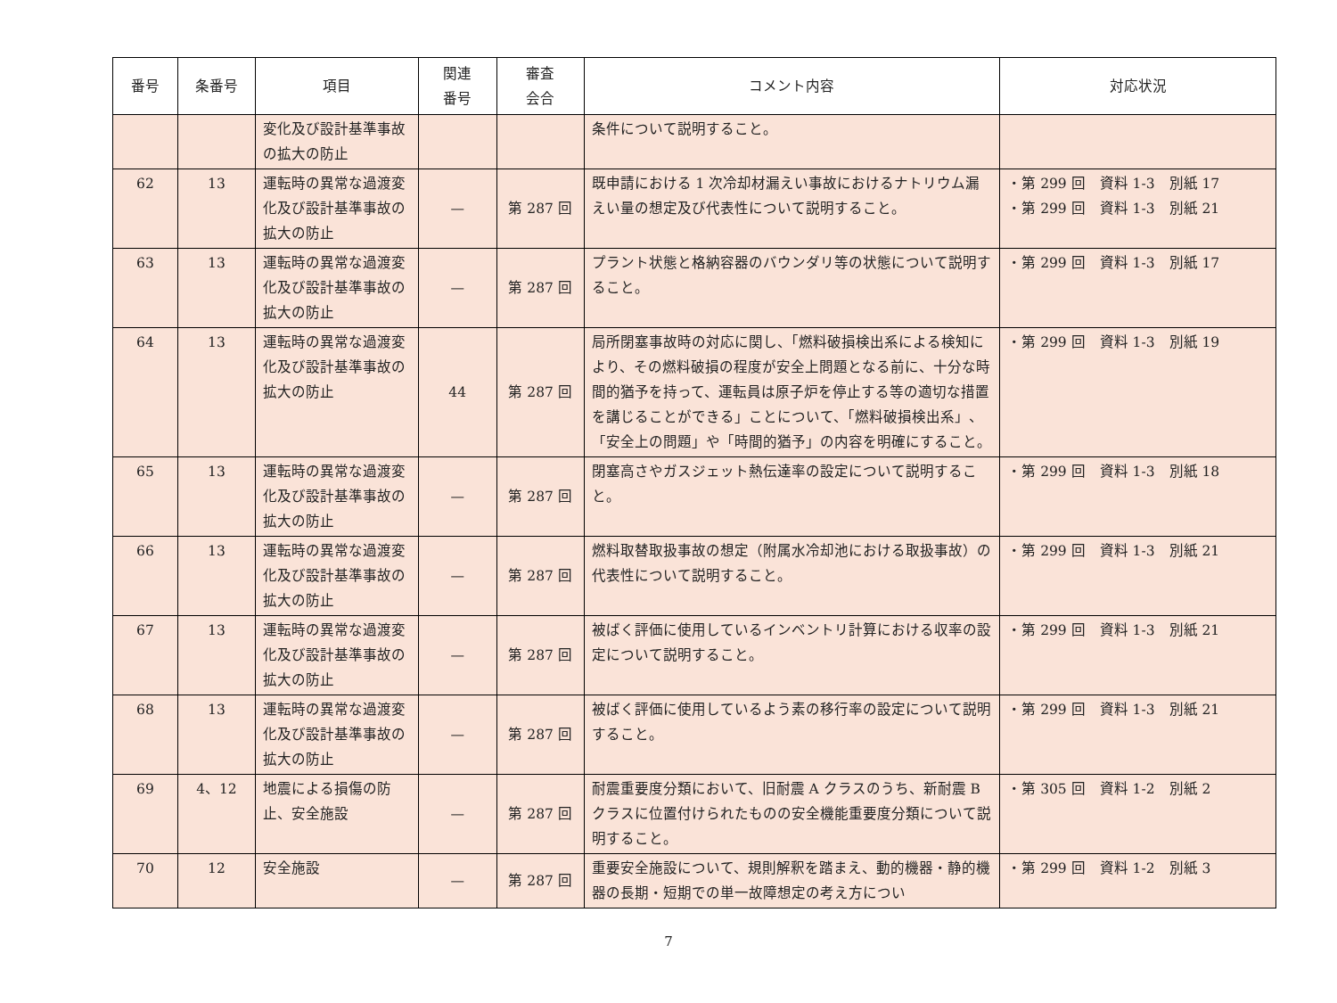| 番号 | 条番号 | 項目 | 関連 番号 | 審査 会合 | コメント内容 | 対応状況 |
| --- | --- | --- | --- | --- | --- | --- |
| | | 変化及び設計基準事故の拡大の防止 | | | 条件について説明すること。 | |
| 62 | 13 | 運転時の異常な過渡変化及び設計基準事故の拡大の防止 | — | 第 287 回 | 既申請における 1 次冷却材漏えい事故におけるナトリウム漏えい量の想定及び代表性について説明すること。 | ・第 299 回 資料 1-3 別紙 17 ・第 299 回 資料 1-3 別紙 21 |
| 63 | 13 | 運転時の異常な過渡変化及び設計基準事故の拡大の防止 | — | 第 287 回 | プラント状態と格納容器のバウンダリ等の状態について説明すること。 | ・第 299 回 資料 1-3 別紙 17 |
| 64 | 13 | 運転時の異常な過渡変化及び設計基準事故の拡大の防止 | 44 | 第 287 回 | 局所閉塞事故時の対応に関し、「燃料破損検出系による検知により、その燃料破損の程度が安全上問題となる前に、十分な時間的猶予を持って、運転員は原子炉を停止する等の適切な措置を講じることができる」ことについて、「燃料破損検出系」、「安全上の問題」や「時間的猶予」の内容を明確にすること。 | ・第 299 回 資料 1-3 別紙 19 |
| 65 | 13 | 運転時の異常な過渡変化及び設計基準事故の拡大の防止 | — | 第 287 回 | 閉塞高さやガスジェット熱伝達率の設定について説明すること。 | ・第 299 回 資料 1-3 別紙 18 |
| 66 | 13 | 運転時の異常な過渡変化及び設計基準事故の拡大の防止 | — | 第 287 回 | 燃料取替取扱事故の想定（附属水冷却池における取扱事故）の代表性について説明すること。 | ・第 299 回 資料 1-3 別紙 21 |
| 67 | 13 | 運転時の異常な過渡変化及び設計基準事故の拡大の防止 | — | 第 287 回 | 被ばく評価に使用しているインベントリ計算における収率の設定について説明すること。 | ・第 299 回 資料 1-3 別紙 21 |
| 68 | 13 | 運転時の異常な過渡変化及び設計基準事故の拡大の防止 | — | 第 287 回 | 被ばく評価に使用しているよう素の移行率の設定について説明すること。 | ・第 299 回 資料 1-3 別紙 21 |
| 69 | 4、12 | 地震による損傷の防止、安全施設 | — | 第 287 回 | 耐震重要度分類において、旧耐震 A クラスのうち、新耐震 B クラスに位置付けられたものの安全機能重要度分類について説明すること。 | ・第 305 回 資料 1-2 別紙 2 |
| 70 | 12 | 安全施設 | — | 第 287 回 | 重要安全施設について、規則解釈を踏まえ、動的機器・静的機器の長期・短期での単一故障想定の考え方につい | ・第 299 回 資料 1-2 別紙 3 |
7